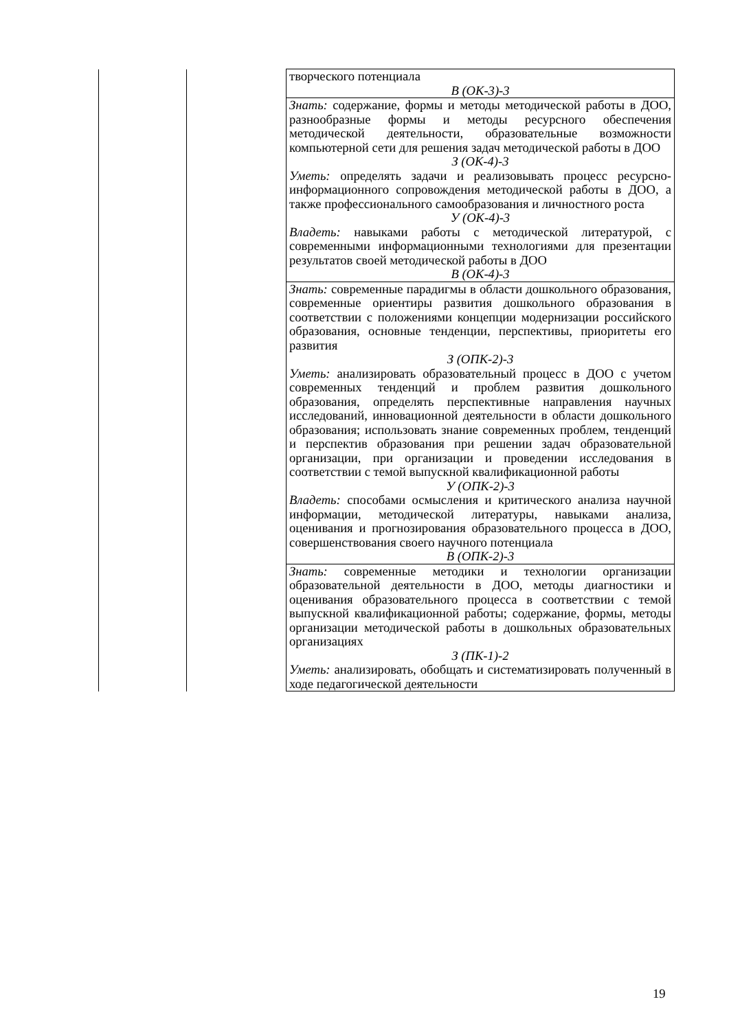| | | творческого потенциала В (ОК-3)-3 |
| | | Знать: содержание, формы и методы методической работы в ДОО, разнообразные формы и методы ресурсного обеспечения методической деятельности, образовательные возможности компьютерной сети для решения задач методической работы в ДОО З (ОК-4)-3 Уметь: определять задачи и реализовывать процесс ресурсно-информационного сопровождения методической работы в ДОО, а также профессионального самообразования и личностного роста У (ОК-4)-3 Владеть: навыками работы с методической литературой, с современными информационными технологиями для презентации результатов своей методической работы в ДОО В (ОК-4)-3 |
| | | Знать: современные парадигмы в области дошкольного образования, современные ориентиры развития дошкольного образования в соответствии с положениями концепции модернизации российского образования, основные тенденции, перспективы, приоритеты его развития З (ОПК-2)-3 Уметь: анализировать образовательный процесс в ДОО с учетом современных тенденций и проблем развития дошкольного образования, определять перспективные направления научных исследований, инновационной деятельности в области дошкольного образования; использовать знание современных проблем, тенденций и перспектив образования при решении задач образовательной организации, при организации и проведении исследования в соответствии с темой выпускной квалификационной работы У (ОПК-2)-3 Владеть: способами осмысления и критического анализа научной информации, методической литературы, навыками анализа, оценивания и прогнозирования образовательного процесса в ДОО, совершенствования своего научного потенциала В (ОПК-2)-3 |
| | | Знать: современные методики и технологии организации образовательной деятельности в ДОО, методы диагностики и оценивания образовательного процесса в соответствии с темой выпускной квалификационной работы; содержание, формы, методы организации методической работы в дошкольных образовательных организациях З (ПК-1)-2 Уметь: анализировать, обобщать и систематизировать полученный в ходе педагогической деятельности |
19